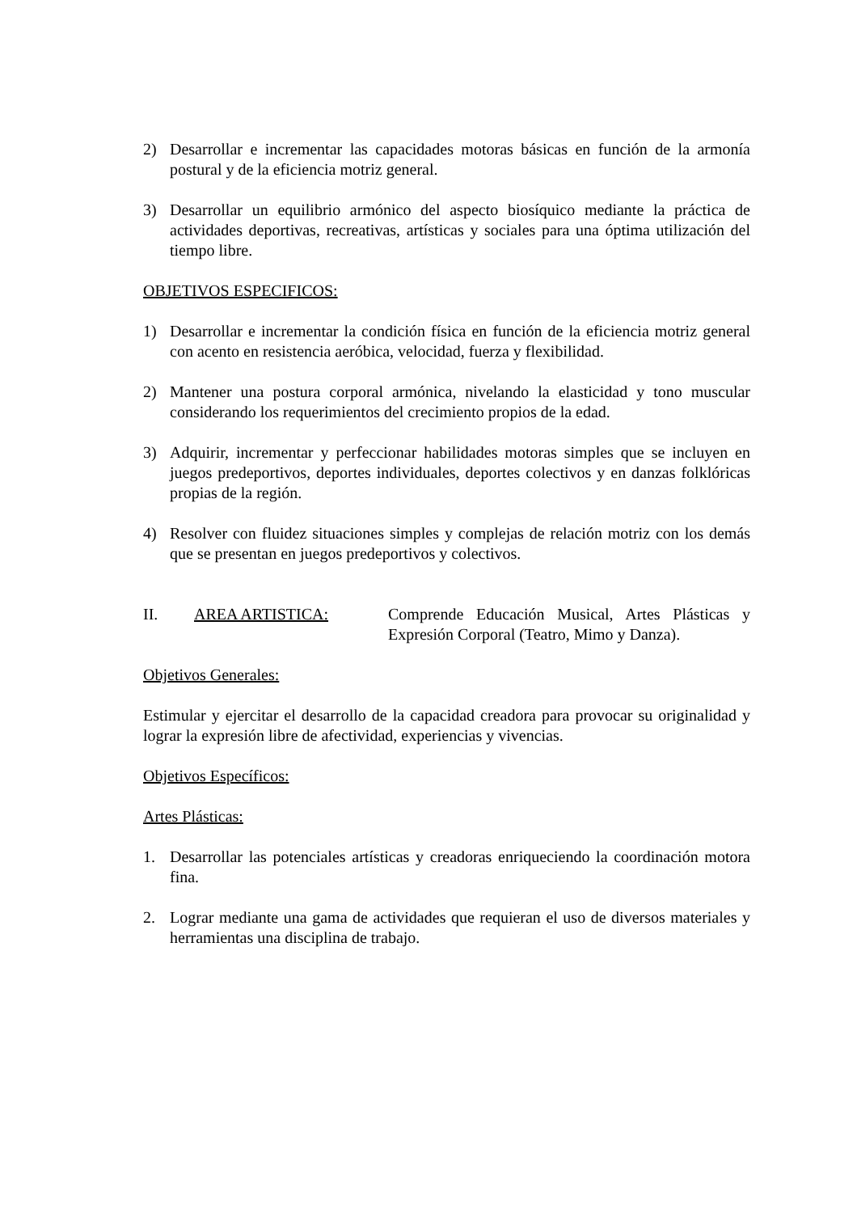2) Desarrollar e incrementar las capacidades motoras básicas en función de la armonía postural y de la eficiencia motriz general.
3) Desarrollar un equilibrio armónico del aspecto biosíquico mediante la práctica de actividades deportivas, recreativas, artísticas y sociales para una óptima utilización del tiempo libre.
OBJETIVOS ESPECIFICOS:
1) Desarrollar e incrementar la condición física en función de la eficiencia motriz general con acento en resistencia aeróbica, velocidad, fuerza y flexibilidad.
2) Mantener una postura corporal armónica, nivelando la elasticidad y tono muscular considerando los requerimientos del crecimiento propios de la edad.
3) Adquirir, incrementar y perfeccionar habilidades motoras simples que se incluyen en juegos predeportivos, deportes individuales, deportes colectivos y en danzas folklóricas propias de la región.
4) Resolver con fluidez situaciones simples y complejas de relación motriz con los demás que se presentan en juegos predeportivos y colectivos.
II. AREA ARTISTICA: Comprende Educación Musical, Artes Plásticas y Expresión Corporal (Teatro, Mimo y Danza).
Objetivos Generales:
Estimular y ejercitar el desarrollo de la capacidad creadora para provocar su originalidad y lograr la expresión libre de afectividad, experiencias y vivencias.
Objetivos Específicos:
Artes Plásticas:
1. Desarrollar las potenciales artísticas y creadoras enriqueciendo la coordinación motora fina.
2. Lograr mediante una gama de actividades que requieran el uso de diversos materiales y herramientas una disciplina de trabajo.